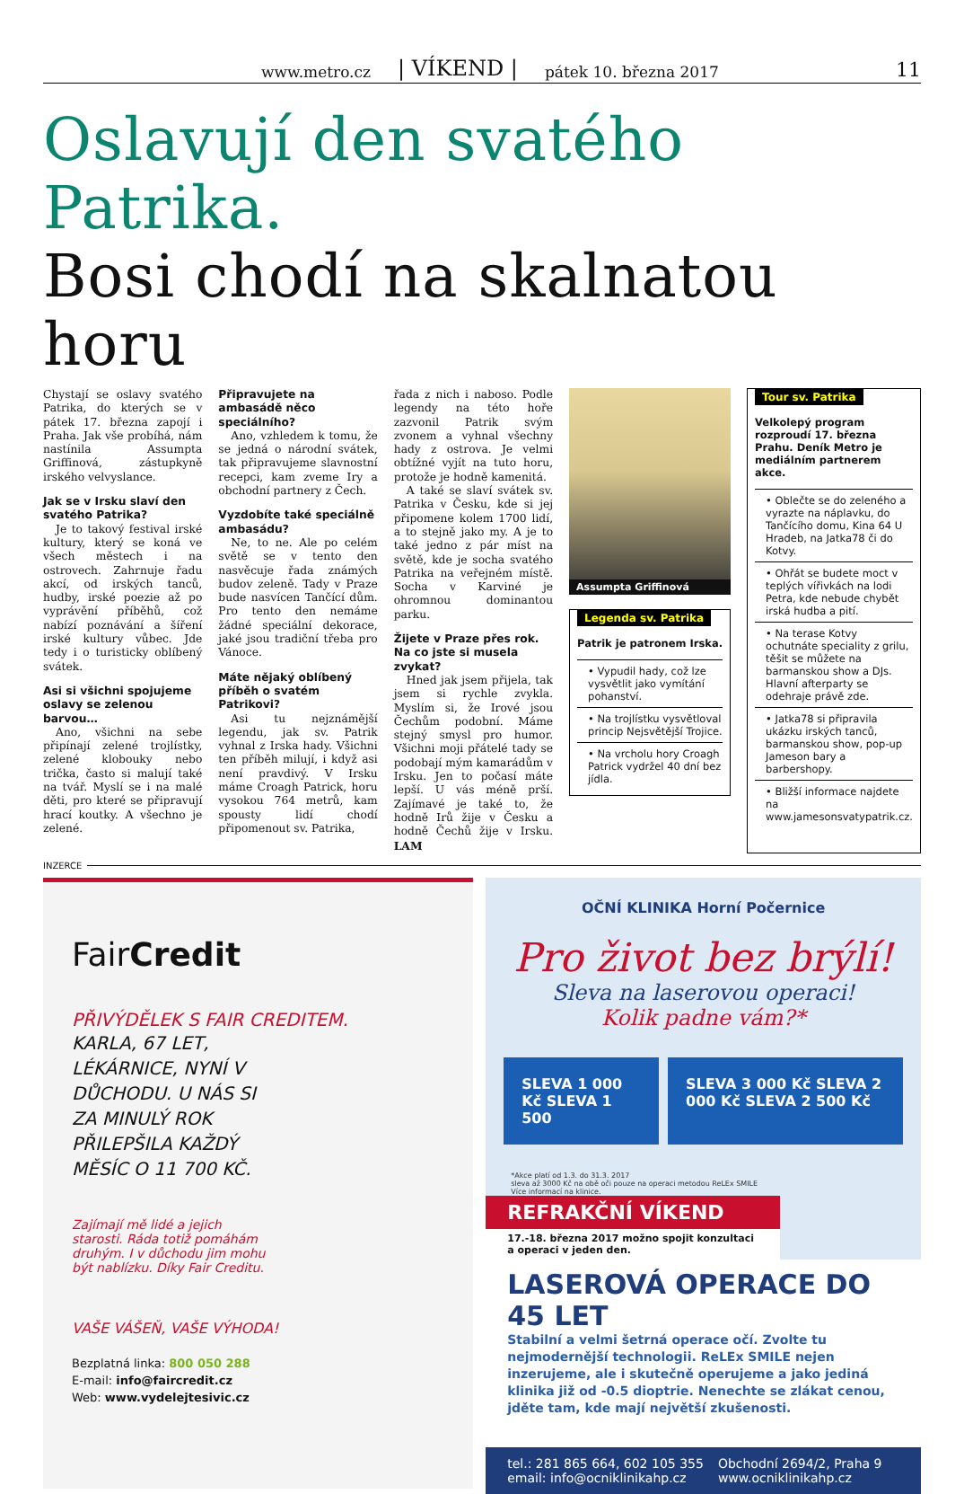www.metro.cz | VÍKEND | pátek 10. března 2017 11
Oslavují den svatého Patrika.
Bosi chodí na skalnatou horu
Chystají se oslavy svatého Patrika, do kterých se v pátek 17. března zapojí i Praha. Jak vše probíhá, nám nastínila Assumpta Griffinová, zástupkyně irského velvyslance.
Jak se v Irsku slaví den svatého Patrika?
Je to takový festival irské kultury, který se koná ve všech městech i na ostrovech. Zahrnuje řadu akcí, od irských tanců, hudby, irské poezie až po vyprávění příběhů, což nabízí poznávání a šíření irské kultury vůbec. Jde tedy i o turisticky oblíbený svátek.
Asi si všichni spojujeme oslavy se zelenou barvou…
Ano, všichni na sebe připínají zelené trojlístky, zelené klobouky nebo trička, často si malují také na tvář. Myslí se i na malé děti, pro které se připravují hrací koutky. A všechno je zelené.
Připravujete na ambasádě něco speciálního?
Ano, vzhledem k tomu, že se jedná o národní svátek, tak připravujeme slavnostní recepci, kam zveme Iry a obchodní partnery z Čech.
Vyzdobíte také speciálně ambasádu?
Ne, to ne. Ale po celém světě se v tento den nasvěcuje řada známých budov zeleně. Tady v Praze bude nasvícen Tančící dům. Pro tento den nemáme žádné speciální dekorace, jaké jsou tradiční třeba pro Vánoce.
Máte nějaký oblíbený příběh o svatém Patrikovi?
Asi tu nejznámější legendu, jak sv. Patrik vyhnal z Irska hady. Všichni ten příběh milují, i když asi není pravdivý. V Irsku máme Croagh Patrick, horu vysokou 764 metrů, kam spousty lidí chodí připomenout sv. Patrika,
řada z nich i naboso. Podle legendy na této hoře zazvonil Patrik svým zvonem a vyhnal všechny hady z ostrova. Je velmi obtížné vyjít na tuto horu, protože je hodně kamenitá.
A také se slaví svátek sv. Patrika v Česku, kde si jej připomene kolem 1700 lidí, a to stejně jako my. A je to také jedno z pár míst na světě, kde je socha svatého Patrika na veřejném místě. Socha v Karviné je ohromnou dominantou parku.
Žijete v Praze přes rok. Na co jste si musela zvykat?
Hned jak jsem přijela, tak jsem si rychle zvykla. Myslím si, že Irové jsou Čechům podobní. Máme stejný smysl pro humor. Všichni moji přátelé tady se podobají mým kamarádům v Irsku. Jen to počasí máte lepší. U vás méně prší. Zajímavé je také to, že hodně Irů žije v Česku a hodně Čechů žije v Irsku. LAM
Assumpta Griffinová
Legenda sv. Patrika
Patrik je patronem Irska.
• Vypudil hady, což lze vysvětlit jako vymítání pohanství.
• Na trojlístku vysvětloval princip Nejsvětější Trojice.
• Na vrcholu hory Croagh Patrick vydržel 40 dní bez jídla.
Tour sv. Patrika
Velkolepý program rozproudí 17. března Prahu. Deník Metro je mediálním partnerem akce.
• Oblečte se do zeleného a vyrazte na náplavku, do Tančícího domu, Kina 64 U Hradeb, na Jatka78 či do Kotvy.
• Ohřát se budete moct v teplých vířivkách na lodi Petra, kde nebude chybět irská hudba a pití.
• Na terase Kotvy ochutnáte speciality z grilu, těšit se můžete na barmanskou show a DJs. Hlavní afterparty se odehraje právě zde.
• Jatka78 si připravila ukázku irských tanců, barmanskou show, pop-up Jameson bary a barbershopy.
• Bližší informace najdete na www.jamesonsvatypatrik.cz.
INZERCE
FairCredit
PŘIVÝDĚLEK S FAIR CREDITEM.
KARLA, 67 LET, LÉKÁRNICE, NYNÍ V DŮCHODU. U NÁS SI ZA MINULÝ ROK PŘILEPŠILA KAŽDÝ MĚSÍC O 11 700 KČ.
Zajímají mě lidé a jejich starosti. Ráda totiž pomáhám druhým. I v důchodu jim mohu být nablízku. Díky Fair Creditu.
VAŠE VÁŠEŇ, VAŠE VÝHODA!
Bezplatná linka: 800 050 288
E-mail: info@faircredit.cz
Web: www.vydelejtesivic.cz
OČNÍ KLINIKA Horní Počernice
Pro život bez brýlí!
Sleva na laserovou operaci!
Kolik padne vám?*
SLEVA 1 000 Kč SLEVA 1 500 SLEVA 3 000 Kč SLEVA 2 000 Kč SLEVA 2 500 Kč
*Akce platí od 1.3. do 31.3. 2017
sleva až 3000 Kč na obě oči pouze na operaci metodou ReLEx SMILE
Více informací na klinice.
REFRAKČNÍ VÍKEND
17.-18. března 2017 možno spojit konzultaci a operaci v jeden den.
LASEROVÁ OPERACE DO 45 LET
Stabilní a velmi šetrná operace očí. Zvolte tu nejmodernější technologii. ReLEx SMILE nejen inzerujeme, ale i skutečně operujeme a jako jediná klinika již od -0.5 dioptrie. Nenechte se zlákat cenou, jděte tam, kde mají největší zkušenosti.
tel.: 281 865 664, 602 105 355
email: info@ocniklinikahp.cz
Obchodní 2694/2, Praha 9
www.ocniklinikahp.cz